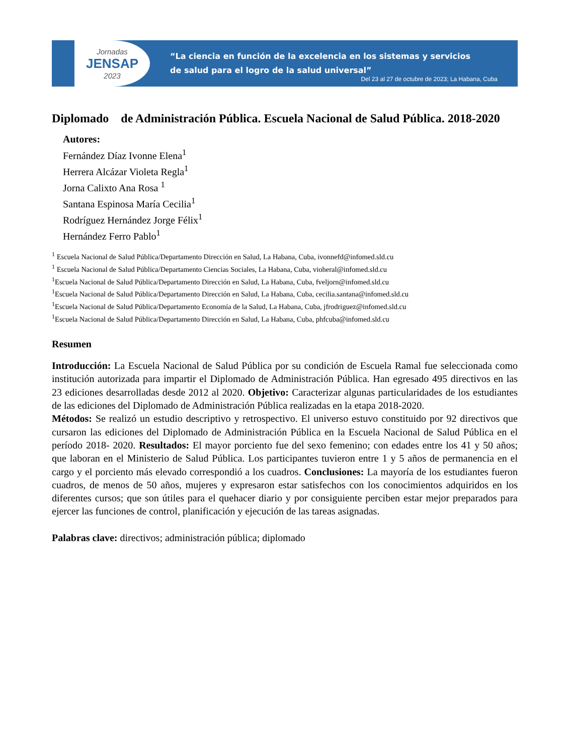Jornadas
JENSAP
2023
“La ciencia en función de la excelencia en los sistemas y servicios
de salud para el logro de la salud universal”
Del 23 al 27 de octubre de 2023; La Habana, Cuba
Diplomado de Administración Pública. Escuela Nacional de Salud Pública. 2018-2020
Autores:
Fernández Díaz Ivonne Elena<sup>1</sup>
Herrera Alcázar Violeta Regla<sup>1</sup>
Jorna Calixto Ana Rosa <sup>1</sup>
Santana Espinosa María Cecilia<sup>1</sup>
Rodríguez Hernández Jorge Félix<sup>1</sup>
Hernández Ferro Pablo<sup>1</sup>
<sup>1</sup> Escuela Nacional de Salud Pública/Departamento Dirección en Salud, La Habana, Cuba, ivonnefd@infomed.sld.cu
<sup>1</sup> Escuela Nacional de Salud Pública/Departamento Ciencias Sociales, La Habana, Cuba, vioheral@infomed.sld.cu
<sup>1</sup> Escuela Nacional de Salud Pública/Departamento Dirección en Salud, La Habana, Cuba, fveljorn@infomed.sld.cu
<sup>1</sup> Escuela Nacional de Salud Pública/Departamento Dirección en Salud, La Habana, Cuba, cecilia.santana@infomed.sld.cu
<sup>1</sup> Escuela Nacional de Salud Pública/Departamento Economía de la Salud, La Habana, Cuba, jfrodriguez@infomed.sld.cu
<sup>1</sup> Escuela Nacional de Salud Pública/Departamento Dirección en Salud, La Habana, Cuba, phfcuba@infomed.sld.cu
Resumen
Introducción: La Escuela Nacional de Salud Pública por su condición de Escuela Ramal fue seleccionada como institución autorizada para impartir el Diplomado de Administración Pública. Han egresado 495 directivos en las 23 ediciones desarrolladas desde 2012 al 2020. Objetivo: Caracterizar algunas particularidades de los estudiantes de las ediciones del Diplomado de Administración Pública realizadas en la etapa 2018-2020.
Métodos: Se realizó un estudio descriptivo y retrospectivo. El universo estuvo constituido por 92 directivos que cursaron las ediciones del Diplomado de Administración Pública en la Escuela Nacional de Salud Pública en el período 2018- 2020. Resultados: El mayor porciento fue del sexo femenino; con edades entre los 41 y 50 años; que laboran en el Ministerio de Salud Pública. Los participantes tuvieron entre 1 y 5 años de permanencia en el cargo y el porciento más elevado correspondió a los cuadros. Conclusiones: La mayoría de los estudiantes fueron cuadros, de menos de 50 años, mujeres y expresaron estar satisfechos con los conocimientos adquiridos en los diferentes cursos; que son útiles para el quehacer diario y por consiguiente perciben estar mejor preparados para ejercer las funciones de control, planificación y ejecución de las tareas asignadas.
Palabras clave: directivos; administración pública; diplomado